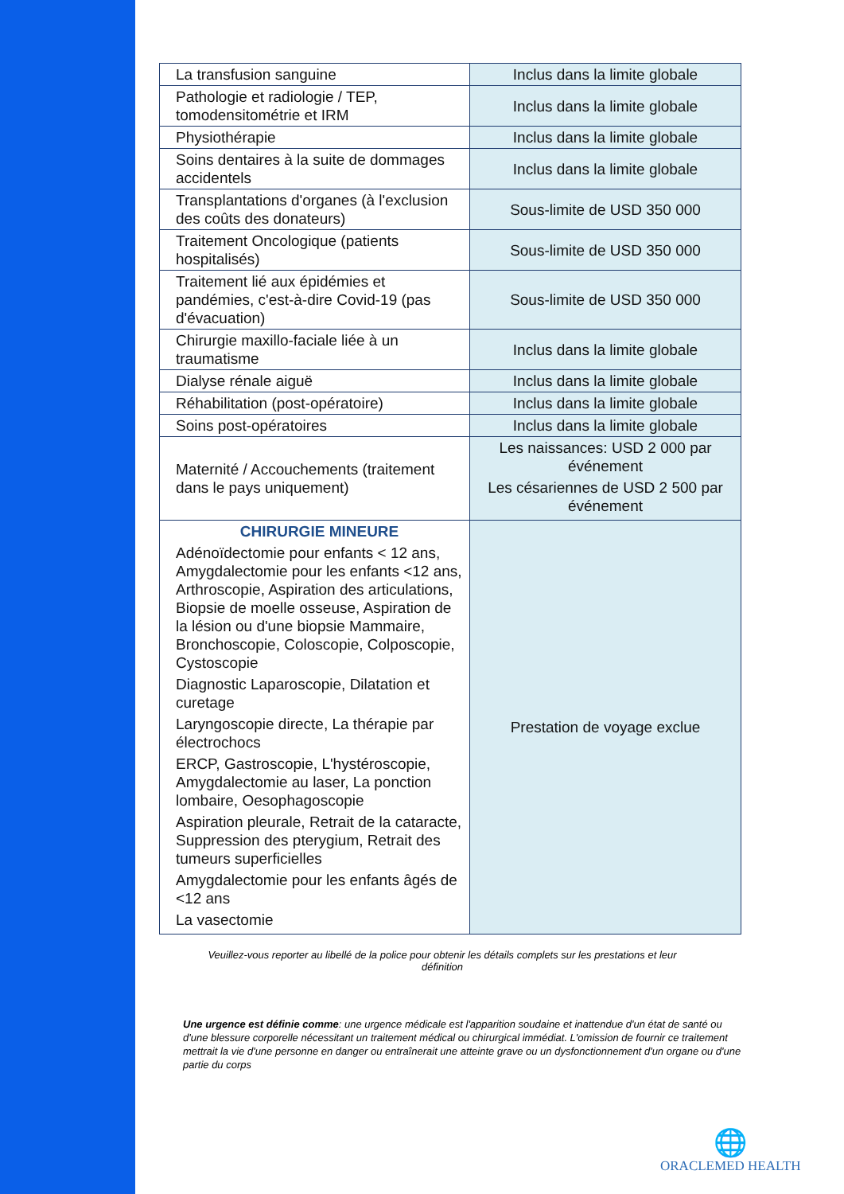| La transfusion sanguine | Inclus dans la limite globale |
| Pathologie et radiologie / TEP, tomodensitométrie et IRM | Inclus dans la limite globale |
| Physiothérapie | Inclus dans la limite globale |
| Soins dentaires à la suite de dommages accidentels | Inclus dans la limite globale |
| Transplantations d'organes (à l'exclusion des coûts des donateurs) | Sous-limite de USD 350 000 |
| Traitement Oncologique (patients hospitalisés) | Sous-limite de USD 350 000 |
| Traitement lié aux épidémies et pandémies, c'est-à-dire Covid-19 (pas d'évacuation) | Sous-limite de USD 350 000 |
| Chirurgie maxillo-faciale liée à un traumatisme | Inclus dans la limite globale |
| Dialyse rénale aiguë | Inclus dans la limite globale |
| Réhabilitation (post-opératoire) | Inclus dans la limite globale |
| Soins post-opératoires | Inclus dans la limite globale |
| Maternité / Accouchements (traitement dans le pays uniquement) | Les naissances: USD 2 000 par événement Les césariennes de USD 2 500 par événement |
| CHIRURGIE MINEURE Adénoïdectomie pour enfants < 12 ans, Amygdalectomie pour les enfants <12 ans, Arthroscopie, Aspiration des articulations, Biopsie de moelle osseuse, Aspiration de la lésion ou d'une biopsie Mammaire, Bronchoscopie, Coloscopie, Colposcopie, Cystoscopie Diagnostic Laparoscopie, Dilatation et curetage Laryngoscopie directe, La thérapie par électrochocs ERCP, Gastroscopie, L'hystéroscopie, Amygdalectomie au laser, La ponction lombaire, Oesophagoscopie Aspiration pleurale, Retrait de la cataracte, Suppression des pterygium, Retrait des tumeurs superficielles Amygdalectomie pour les enfants âgés de <12 ans La vasectomie | Prestation de voyage exclue |
Veuillez-vous reporter au libellé de la police pour obtenir les détails complets sur les prestations et leur définition
Une urgence est définie comme: une urgence médicale est l'apparition soudaine et inattendue d'un état de santé ou d'une blessure corporelle nécessitant un traitement médical ou chirurgical immédiat. L'omission de fournir ce traitement mettrait la vie d'une personne en danger ou entraînerait une atteinte grave ou un dysfonctionnement d'un organe ou d'une partie du corps
🌐
ORACLEMED HEALTH